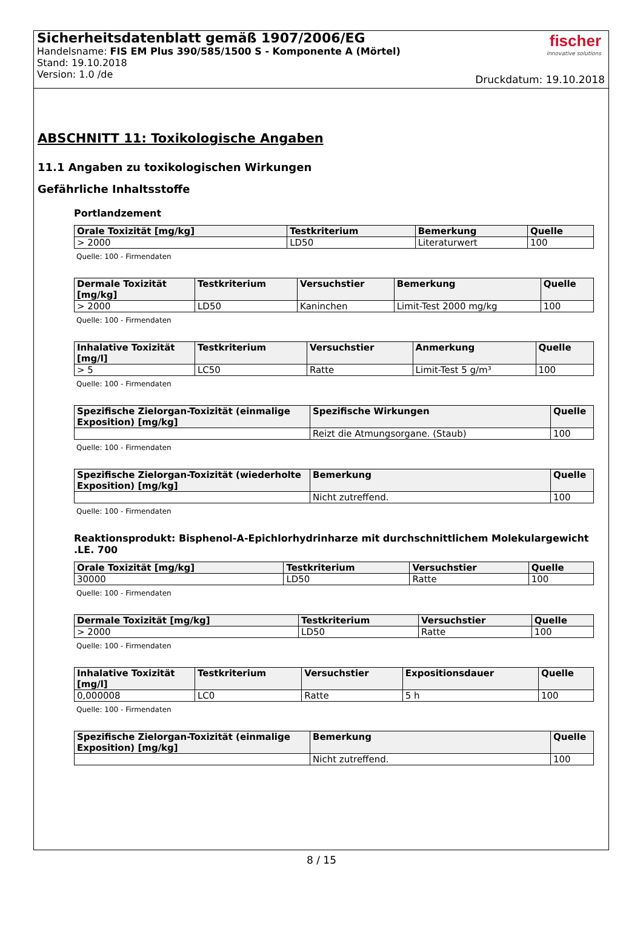Sicherheitsdatenblatt gemäß 1907/2006/EG
Handelsname: FIS EM Plus 390/585/1500 S - Komponente A (Mörtel)
Stand: 19.10.2018
Version: 1.0 /de
fischer
innovative solutions
Druckdatum: 19.10.2018
ABSCHNITT 11: Toxikologische Angaben
11.1 Angaben zu toxikologischen Wirkungen
Gefährliche Inhaltsstoffe
Portlandzement
| Orale Toxizität [mg/kg] | Testkriterium | Bemerkung | Quelle |
| --- | --- | --- | --- |
| > 2000 | LD50 | Literaturwert | 100 |
Quelle: 100 - Firmendaten
| Dermale Toxizität [mg/kg] | Testkriterium | Versuchstier | Bemerkung | Quelle |
| --- | --- | --- | --- | --- |
| > 2000 | LD50 | Kaninchen | Limit-Test 2000 mg/kg | 100 |
Quelle: 100 - Firmendaten
| Inhalative Toxizität [mg/l] | Testkriterium | Versuchstier | Anmerkung | Quelle |
| --- | --- | --- | --- | --- |
| > 5 | LC50 | Ratte | Limit-Test 5 g/m³ | 100 |
Quelle: 100 - Firmendaten
| Spezifische Zielorgan-Toxizität (einmalige Exposition) [mg/kg] | Spezifische Wirkungen | Quelle |
| --- | --- | --- |
| | Reizt die Atmungsorgane. (Staub) | 100 |
Quelle: 100 - Firmendaten
| Spezifische Zielorgan-Toxizität (wiederholte Exposition) [mg/kg] | Bemerkung | Quelle |
| --- | --- | --- |
| | Nicht zutreffend. | 100 |
Quelle: 100 - Firmendaten
Reaktionsprodukt: Bisphenol-A-Epichlorhydrinharze mit durchschnittlichem Molekulargewicht .LE. 700
| Orale Toxizität [mg/kg] | Testkriterium | Versuchstier | Quelle |
| --- | --- | --- | --- |
| 30000 | LD50 | Ratte | 100 |
Quelle: 100 - Firmendaten
| Dermale Toxizität [mg/kg] | Testkriterium | Versuchstier | Quelle |
| --- | --- | --- | --- |
| > 2000 | LD50 | Ratte | 100 |
Quelle: 100 - Firmendaten
| Inhalative Toxizität [mg/l] | Testkriterium | Versuchstier | Expositionsdauer | Quelle |
| --- | --- | --- | --- | --- |
| 0,000008 | LC0 | Ratte | 5 h | 100 |
Quelle: 100 - Firmendaten
| Spezifische Zielorgan-Toxizität (einmalige Exposition) [mg/kg] | Bemerkung | Quelle |
| --- | --- | --- |
| | Nicht zutreffend. | 100 |
8 / 15